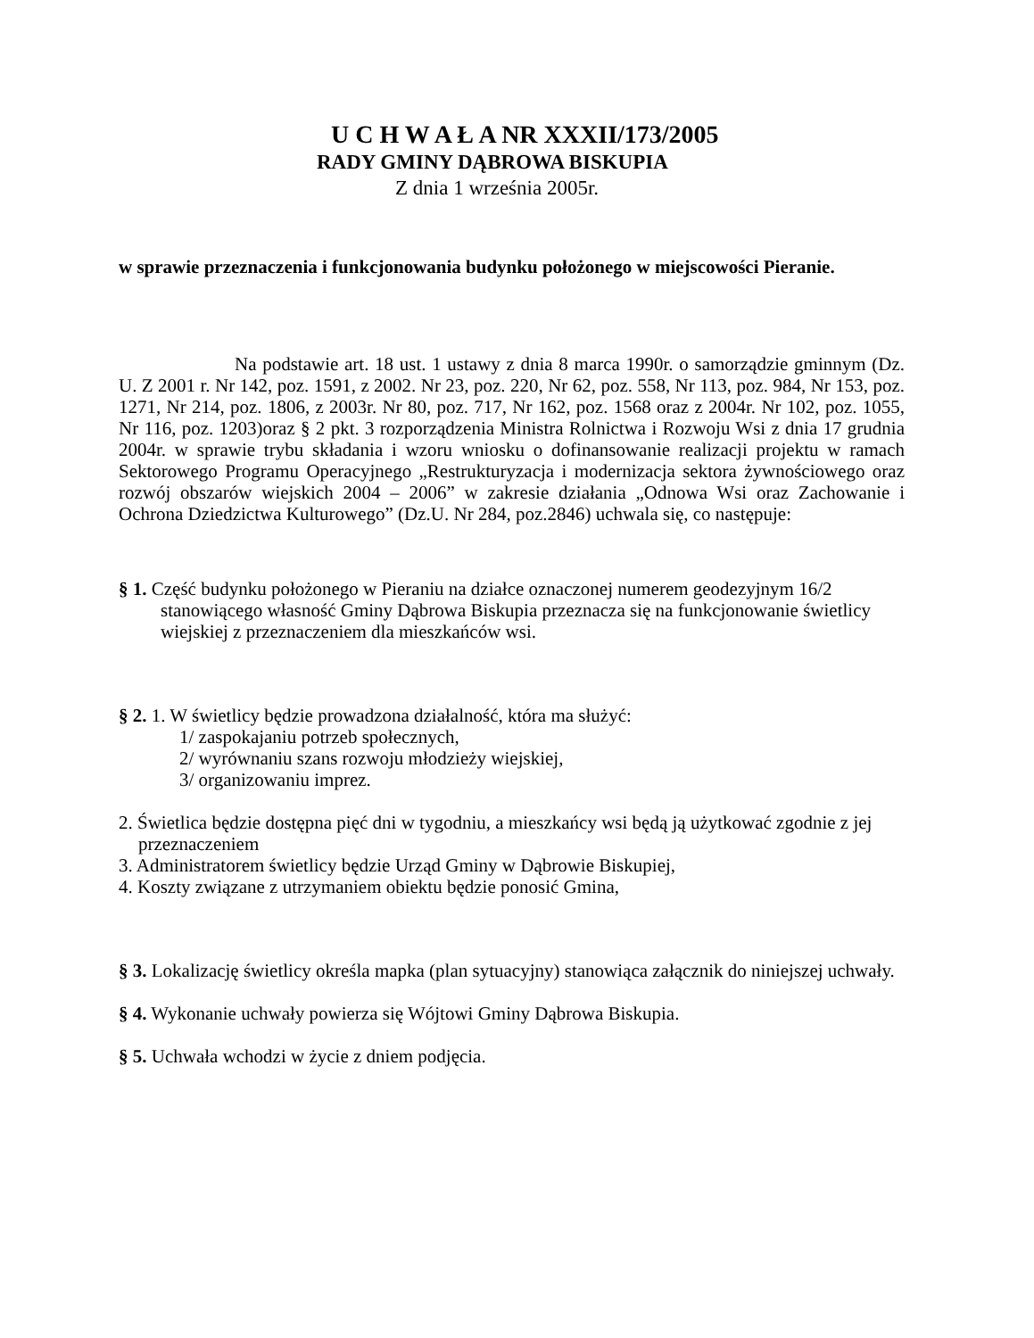U C H W A Ł A NR XXXII/173/2005
RADY GMINY DĄBROWA BISKUPIA
Z dnia 1 września 2005r.
w sprawie przeznaczenia i funkcjonowania budynku położonego w miejscowości Pieranie.
Na podstawie art. 18 ust. 1 ustawy z dnia 8 marca 1990r. o samorządzie gminnym (Dz. U. Z 2001 r. Nr 142, poz. 1591, z 2002. Nr 23, poz. 220, Nr 62, poz. 558, Nr 113, poz. 984, Nr 153, poz. 1271, Nr 214, poz. 1806, z 2003r. Nr 80, poz. 717, Nr 162, poz. 1568 oraz z 2004r. Nr 102, poz. 1055, Nr 116, poz. 1203)oraz § 2 pkt. 3 rozporządzenia Ministra Rolnictwa i Rozwoju Wsi z dnia 17 grudnia 2004r. w sprawie trybu składania i wzoru wniosku o dofinansowanie realizacji projektu w ramach Sektorowego Programu Operacyjnego „Restrukturyzacja i modernizacja sektora żywnościowego oraz rozwój obszarów wiejskich 2004 – 2006” w zakresie działania „Odnowa Wsi oraz Zachowanie i Ochrona Dziedzictwa Kulturowego” (Dz.U. Nr 284, poz.2846) uchwala się, co następuje:
§ 1. Część budynku położonego w Pieraniu na działce oznaczonej numerem geodezyjnym 16/2 stanowiącego własność Gminy Dąbrowa Biskupia przeznacza się na funkcjonowanie świetlicy wiejskiej z przeznaczeniem dla mieszkańców wsi.
§ 2. 1. W świetlicy będzie prowadzona działalność, która ma służyć:
1/ zaspokajaniu potrzeb społecznych,
2/ wyrównaniu szans rozwoju młodzieży wiejskiej,
3/ organizowaniu imprez.
2. Świetlica będzie dostępna pięć dni w tygodniu, a mieszkańcy wsi będą ją użytkować zgodnie z jej przeznaczeniem
3. Administratorem świetlicy będzie Urząd Gminy w Dąbrowie Biskupiej,
4. Koszty związane z utrzymaniem obiektu będzie ponosić Gmina,
§ 3. Lokalizację świetlicy określa mapka (plan sytuacyjny) stanowiąca załącznik do niniejszej uchwały.
§ 4. Wykonanie uchwały powierza się Wójtowi Gminy Dąbrowa Biskupia.
§ 5. Uchwała wchodzi w życie z dniem podjęcia.